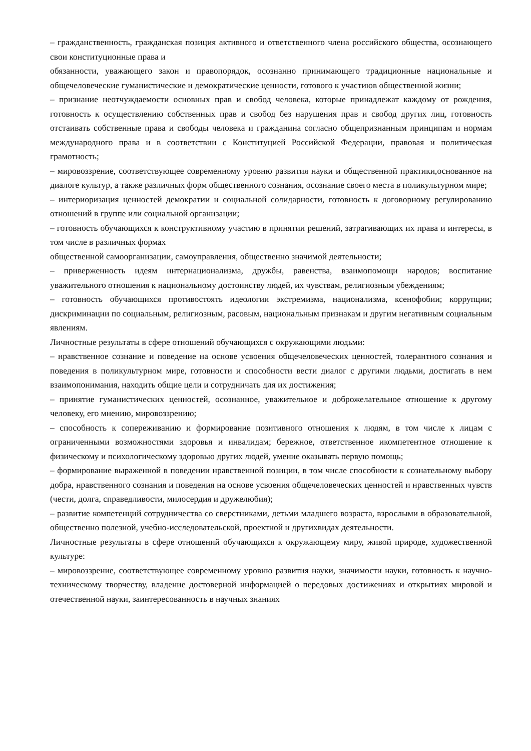– гражданственность, гражданская позиция активного и ответственного члена российского общества, осознающего свои конституционные права и
обязанности, уважающего закон и правопорядок, осознанно принимающего традиционные национальные и общечеловеческие гуманистические и демократические ценности, готового к участиюв общественной жизни;
– признание неотчуждаемости основных прав и свобод человека, которые принадлежат каждому от рождения, готовность к осуществлению собственных прав и свобод без нарушения прав и свобод других лиц, готовность отстаивать собственные права и свободы человека и гражданина согласно общепризнанным принципам и нормам международного права и в соответствии с Конституцией Российской Федерации, правовая и политическая грамотность;
– мировоззрение, соответствующее современному уровню развития науки и общественной практики,основанное на диалоге культур, а также различных форм общественного сознания, осознание своего места в поликультурном мире;
– интериоризация ценностей демократии и социальной солидарности, готовность к договорному регулированию отношений в группе или социальной организации;
– готовность обучающихся к конструктивному участию в принятии решений, затрагивающих их права и интересы, в том числе в различных формах
общественной самоорганизации, самоуправления, общественно значимой деятельности;
– приверженность идеям интернационализма, дружбы, равенства, взаимопомощи народов; воспитание уважительного отношения к национальному достоинству людей, их чувствам, религиозным убеждениям;
– готовность обучающихся противостоять идеологии экстремизма, национализма, ксенофобии; коррупции; дискриминации по социальным, религиозным, расовым, национальным признакам и другим негативным социальным явлениям.
Личностные результаты в сфере отношений обучающихся с окружающими людьми:
– нравственное сознание и поведение на основе усвоения общечеловеческих ценностей, толерантного сознания и поведения в поликультурном мире, готовности и способности вести диалог с другими людьми, достигать в нем взаимопонимания, находить общие цели и сотрудничать для их достижения;
– принятие гуманистических ценностей, осознанное, уважительное и доброжелательное отношение к другому человеку, его мнению, мировоззрению;
– способность к сопереживанию и формирование позитивного отношения к людям, в том числе к лицам с ограниченными возможностями здоровья и инвалидам; бережное, ответственное икомпетентное отношение к физическому и психологическому здоровью других людей, умение оказывать первую помощь;
– формирование выраженной в поведении нравственной позиции, в том числе способности к сознательному выбору добра, нравственного сознания и поведения на основе усвоения общечеловеческих ценностей и нравственных чувств (чести, долга, справедливости, милосердия и дружелюбия);
– развитие компетенций сотрудничества со сверстниками, детьми младшего возраста, взрослыми в образовательной, общественно полезной, учебно-исследовательской, проектной и другихвидах деятельности.
Личностные результаты в сфере отношений обучающихся к окружающему миру, живой природе, художественной культуре:
– мировоззрение, соответствующее современному уровню развития науки, значимости науки, готовность к научно-техническому творчеству, владение достоверной информацией о передовых достижениях и открытиях мировой и отечественной науки, заинтересованность в научных знаниях